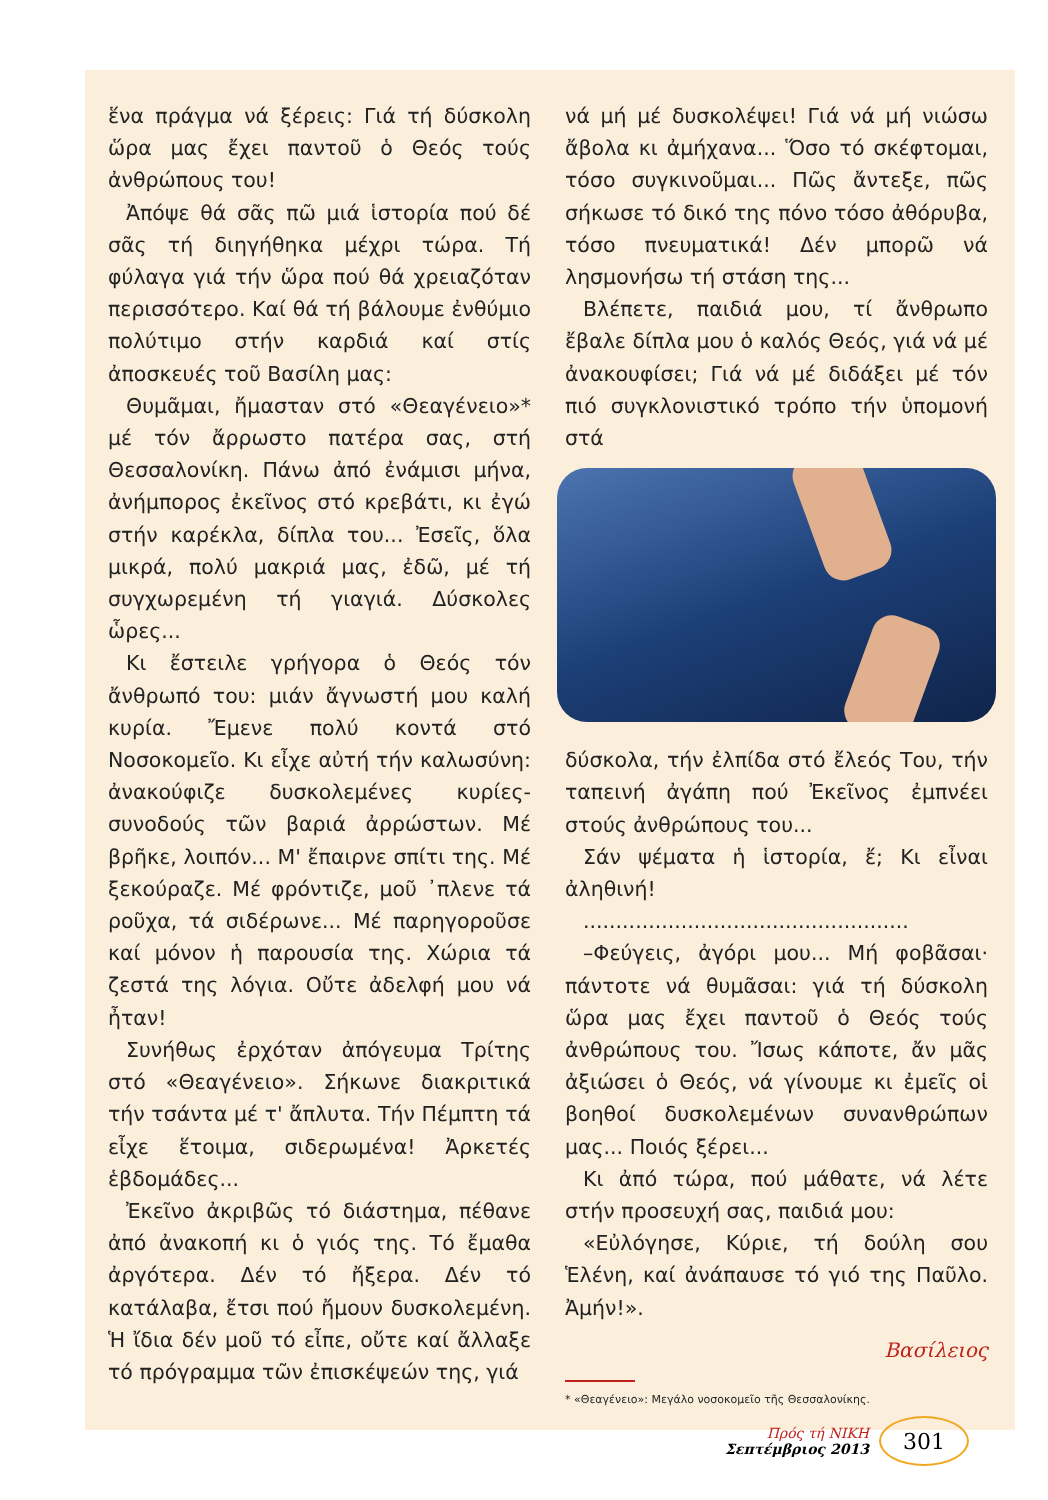ἕνα πράγμα νά ξέρεις: Γιά τή δύσκολη ὥρα μας ἔχει παντοῦ ὁ Θεός τούς ἀνθρώπους του!
Ἀπόψε θά σᾶς πῶ μιά ἱστορία πού δέ σᾶς τή διηγήθηκα μέχρι τώρα. Τή φύλαγα γιά τήν ὥρα πού θά χρειαζόταν περισσότερο. Καί θά τή βάλουμε ἐνθύμιο πολύτιμο στήν καρδιά καί στίς ἀποσκευές τοῦ Βασίλη μας:
Θυμᾶμαι, ἤμασταν στό «Θεαγένειο»* μέ τόν ἄρρωστο πατέρα σας, στή Θεσσαλονίκη. Πάνω ἀπό ἐνάμισι μήνα, ἀνήμπορος ἐκεῖνος στό κρεβάτι, κι ἐγώ στήν καρέκλα, δίπλα του... Ἐσεῖς, ὅλα μικρά, πολύ μακριά μας, ἐδῶ, μέ τή συγχωρεμένη τή γιαγιά. Δύσκολες ὧρες...
Κι ἔστειλε γρήγορα ὁ Θεός τόν ἄνθρωπό του: μιάν ἄγνωστή μου καλή κυρία. Ἔμενε πολύ κοντά στό Νοσοκομεῖο. Κι εἶχε αὐτή τήν καλωσύνη: ἀνακούφιζε δυσκολεμένες κυρίες-συνοδούς τῶν βαριά ἀρρώστων. Μέ βρῆκε, λοιπόν... Μ' ἔπαιρνε σπίτι της. Μέ ξεκούραζε. Μέ φρόντιζε, μοῦ ᾿πλενε τά ροῦχα, τά σιδέρωνε... Μέ παρηγοροῦσε καί μόνον ἡ παρουσία της. Χώρια τά ζεστά της λόγια. Οὔτε ἀδελφή μου νά ἦταν!
Συνήθως ἐρχόταν ἀπόγευμα Τρίτης στό «Θεαγένειο». Σήκωνε διακριτικά τήν τσάντα μέ τ' ἄπλυτα. Τήν Πέμπτη τά εἶχε ἕτοιμα, σιδερωμένα! Ἀρκετές ἑβδομάδες...
Ἐκεῖνο ἀκριβῶς τό διάστημα, πέθανε ἀπό ἀνακοπή κι ὁ γιός της. Τό ἔμαθα ἀργότερα. Δέν τό ἤξερα. Δέν τό κατάλαβα, ἔτσι πού ἤμουν δυσκολεμένη. Ἡ ἴδια δέν μοῦ τό εἶπε, οὔτε καί ἄλλαξε τό πρόγραμμα τῶν ἐπισκέψεών της, γιά
νά μή μέ δυσκολέψει! Γιά νά μή νιώσω ἄβολα κι ἀμήχανα... Ὅσο τό σκέφτομαι, τόσο συγκινοῦμαι... Πῶς ἄντεξε, πῶς σήκωσε τό δικό της πόνο τόσο ἀθόρυβα, τόσο πνευματικά! Δέν μπορῶ νά λησμονήσω τή στάση της...
Βλέπετε, παιδιά μου, τί ἄνθρωπο ἔβαλε δίπλα μου ὁ καλός Θεός, γιά νά μέ ἀνακουφίσει; Γιά νά μέ διδάξει μέ τόν πιό συγκλονιστικό τρόπο τήν ὑπομονή στά
δύσκολα, τήν ἐλπίδα στό ἔλεός Του, τήν ταπεινή ἀγάπη πού Ἐκεῖνος ἐμπνέει στούς ἀνθρώπους του...
Σάν ψέματα ἡ ἱστορία, ἔ; Κι εἶναι ἀληθινή!
..................................................
–Φεύγεις, ἀγόρι μου... Μή φοβᾶσαι· πάντοτε νά θυμᾶσαι: γιά τή δύσκολη ὥρα μας ἔχει παντοῦ ὁ Θεός τούς ἀνθρώπους του. Ἴσως κάποτε, ἄν μᾶς ἀξιώσει ὁ Θεός, νά γίνουμε κι ἐμεῖς οἱ βοηθοί δυσκολεμένων συνανθρώπων μας... Ποιός ξέρει...
Κι ἀπό τώρα, πού μάθατε, νά λέτε στήν προσευχή σας, παιδιά μου:
«Εὐλόγησε, Κύριε, τή δούλη σου Ἑλένη, καί ἀνάπαυσε τό γιό της Παῦλο. Ἀμήν!».
Βασίλειος
* «Θεαγένειο»: Μεγάλο νοσοκομεῖο τῆς Θεσσαλονίκης.
Πρός τή ΝΙΚΗ
Σεπτέμβριος 2013
301